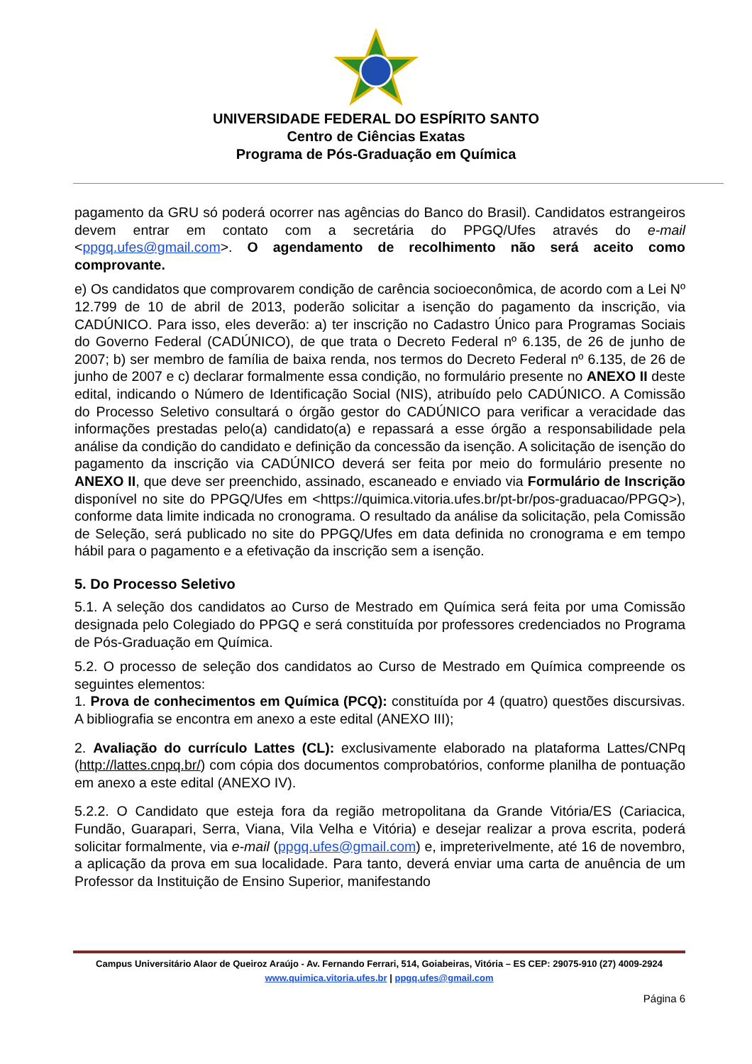UNIVERSIDADE FEDERAL DO ESPÍRITO SANTO
Centro de Ciências Exatas
Programa de Pós-Graduação em Química
pagamento da GRU só poderá ocorrer nas agências do Banco do Brasil). Candidatos estrangeiros devem entrar em contato com a secretária do PPGQ/Ufes através do e-mail <ppgq.ufes@gmail.com>. O agendamento de recolhimento não será aceito como comprovante.
e) Os candidatos que comprovarem condição de carência socioeconômica, de acordo com a Lei Nº 12.799 de 10 de abril de 2013, poderão solicitar a isenção do pagamento da inscrição, via CADÚNICO. Para isso, eles deverão: a) ter inscrição no Cadastro Único para Programas Sociais do Governo Federal (CADÚNICO), de que trata o Decreto Federal nº 6.135, de 26 de junho de 2007; b) ser membro de família de baixa renda, nos termos do Decreto Federal nº 6.135, de 26 de junho de 2007 e c) declarar formalmente essa condição, no formulário presente no ANEXO II deste edital, indicando o Número de Identificação Social (NIS), atribuído pelo CADÚNICO. A Comissão do Processo Seletivo consultará o órgão gestor do CADÚNICO para verificar a veracidade das informações prestadas pelo(a) candidato(a) e repassará a esse órgão a responsabilidade pela análise da condição do candidato e definição da concessão da isenção. A solicitação de isenção do pagamento da inscrição via CADÚNICO deverá ser feita por meio do formulário presente no ANEXO II, que deve ser preenchido, assinado, escaneado e enviado via Formulário de Inscrição disponível no site do PPGQ/Ufes em <https://quimica.vitoria.ufes.br/pt-br/pos-graduacao/PPGQ>), conforme data limite indicada no cronograma. O resultado da análise da solicitação, pela Comissão de Seleção, será publicado no site do PPGQ/Ufes em data definida no cronograma e em tempo hábil para o pagamento e a efetivação da inscrição sem a isenção.
5. Do Processo Seletivo
5.1. A seleção dos candidatos ao Curso de Mestrado em Química será feita por uma Comissão designada pelo Colegiado do PPGQ e será constituída por professores credenciados no Programa de Pós-Graduação em Química.
5.2. O processo de seleção dos candidatos ao Curso de Mestrado em Química compreende os seguintes elementos:
1. Prova de conhecimentos em Química (PCQ): constituída por 4 (quatro) questões discursivas. A bibliografia se encontra em anexo a este edital (ANEXO III);
2. Avaliação do currículo Lattes (CL): exclusivamente elaborado na plataforma Lattes/CNPq (http://lattes.cnpq.br/) com cópia dos documentos comprobatórios, conforme planilha de pontuação em anexo a este edital (ANEXO IV).
5.2.2. O Candidato que esteja fora da região metropolitana da Grande Vitória/ES (Cariacica, Fundão, Guarapari, Serra, Viana, Vila Velha e Vitória) e desejar realizar a prova escrita, poderá solicitar formalmente, via e-mail (ppgq.ufes@gmail.com) e, impreterivelmente, até 16 de novembro, a aplicação da prova em sua localidade. Para tanto, deverá enviar uma carta de anuência de um Professor da Instituição de Ensino Superior, manifestando
Campus Universitário Alaor de Queiroz Araújo - Av. Fernando Ferrari, 514, Goiabeiras, Vitória – ES CEP: 29075-910 (27) 4009-2924
www.quimica.vitoria.ufes.br | ppgq.ufes@gmail.com
Página 6